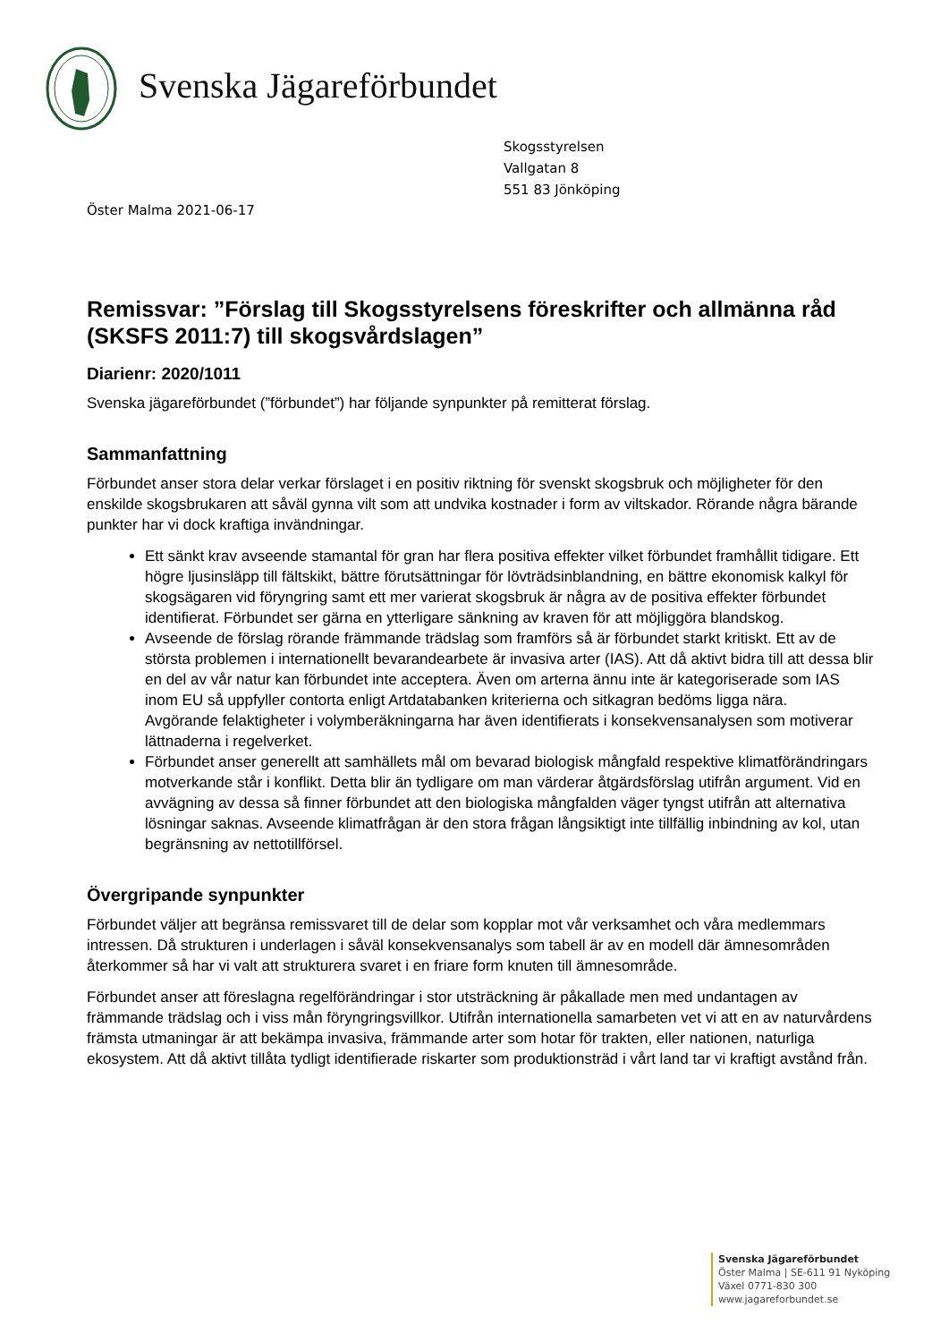Svenska Jägareförbundet
Skogsstyrelsen
Vallgatan 8
551 83 Jönköping
Öster Malma 2021-06-17
Remissvar: ”Förslag till Skogsstyrelsens föreskrifter och allmänna råd (SKSFS 2011:7) till skogsvårdslagen”
Diarienr: 2020/1011
Svenska jägareförbundet (”förbundet”) har följande synpunkter på remitterat förslag.
Sammanfattning
Förbundet anser stora delar verkar förslaget i en positiv riktning för svenskt skogsbruk och möjligheter för den enskilde skogsbrukaren att såväl gynna vilt som att undvika kostnader i form av viltskador. Rörande några bärande punkter har vi dock kraftiga invändningar.
Ett sänkt krav avseende stamantal för gran har flera positiva effekter vilket förbundet framhållit tidigare. Ett högre ljusinsläpp till fältskikt, bättre förutsättningar för lövträdsinblandning, en bättre ekonomisk kalkyl för skogsägaren vid föryngring samt ett mer varierat skogsbruk är några av de positiva effekter förbundet identifierat. Förbundet ser gärna en ytterligare sänkning av kraven för att möjliggöra blandskog.
Avseende de förslag rörande främmande trädslag som framförs så är förbundet starkt kritiskt. Ett av de största problemen i internationellt bevarandearbete är invasiva arter (IAS). Att då aktivt bidra till att dessa blir en del av vår natur kan förbundet inte acceptera. Även om arterna ännu inte är kategoriserade som IAS inom EU så uppfyller contorta enligt Artdatabanken kriterierna och sitkagran bedöms ligga nära.
Avgörande felaktigheter i volymberäkningarna har även identifierats i konsekvensanalysen som motiverar lättnaderna i regelverket.
Förbundet anser generellt att samhällets mål om bevarad biologisk mångfald respektive klimatförändringars motverkande står i konflikt. Detta blir än tydligare om man värderar åtgärdsförslag utifrån argument. Vid en avvägning av dessa så finner förbundet att den biologiska mångfalden väger tyngst utifrån att alternativa lösningar saknas. Avseende klimatfrågan är den stora frågan långsiktigt inte tillfällig inbindning av kol, utan begränsning av nettotillförsel.
Övergripande synpunkter
Förbundet väljer att begränsa remissvaret till de delar som kopplar mot vår verksamhet och våra medlemmars intressen. Då strukturen i underlagen i såväl konsekvensanalys som tabell är av en modell där ämnesområden återkommer så har vi valt att strukturera svaret i en friare form knuten till ämnesområde.
Förbundet anser att föreslagna regelförändringar i stor utsträckning är påkallade men med undantagen av främmande trädslag och i viss mån föryngringsvillkor. Utifrån internationella samarbeten vet vi att en av naturvårdens främsta utmaningar är att bekämpa invasiva, främmande arter som hotar för trakten, eller nationen, naturliga ekosystem. Att då aktivt tillåta tydligt identifierade riskarter som produktionsträd i vårt land tar vi kraftigt avstånd från.
Svenska Jägareförbundet
Öster Malma | SE-611 91 Nyköping
Växel 0771-830 300
www.jagareforbundet.se